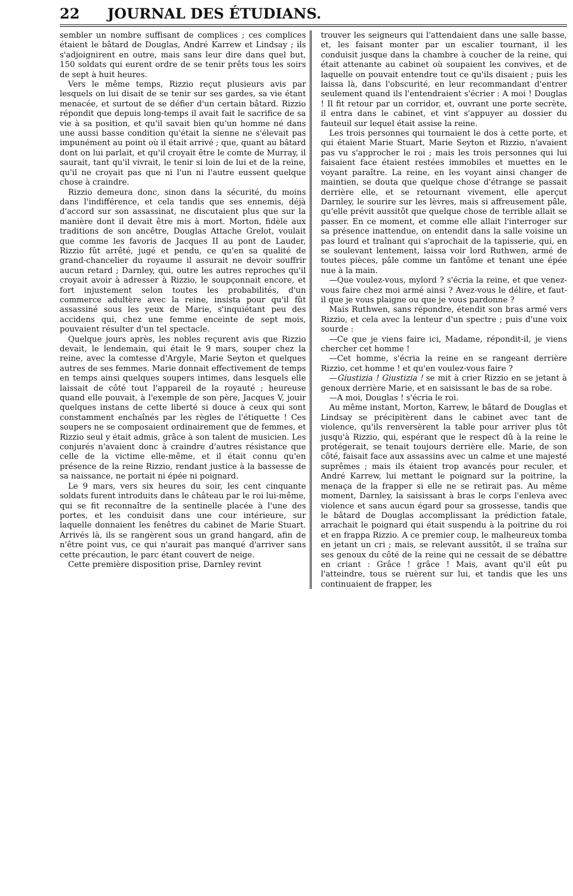22 JOURNAL DES ÉTUDIANS.
sembler un nombre suffisant de complices ; ces complices étaient le bâtard de Douglas, André Karrew et Lindsay ; ils s'adjoignirent en outre, mais sans leur dire dans quel but, 150 soldats qui eurent ordre de se tenir prêts tous les soirs de sept à huit heures.
Vers le même temps, Rizzio reçut plusieurs avis par lesquels on lui disait de se tenir sur ses gardes, sa vie étant menacée, et surtout de se défier d'un certain bâtard. Rizzio répondit que depuis long-temps il avait fait le sacrifice de sa vie à sa position, et qu'il savait bien qu'un homme né dans une aussi basse condition qu'était la sienne ne s'élevait pas impunément au point où il était arrivé ; que, quant au bâtard dont on lui parlait, et qu'il croyait être le comte de Murray, il saurait, tant qu'il vivrait, le tenir si loin de lui et de la reine, qu'il ne croyait pas que ni l'un ni l'autre eussent quelque chose à craindre.
Rizzio demeura donc, sinon dans la sécurité, du moins dans l'indifférence, et cela tandis que ses ennemis, déjà d'accord sur son assassinat, ne discutaient plus que sur la manière dont il devait être mis à mort. Morton, fidèle aux traditions de son ancêtre, Douglas Attache Grelot, voulait que comme les favoris de Jacques II au pont de Lauder, Rizzio fût arrêté, jugé et pendu, ce qu'en sa qualité de grand-chancelier du royaume il assurait ne devoir souffrir aucun retard ; Darnley, qui, outre les autres reproches qu'il croyait avoir à adresser à Rizzio, le soupçonnait encore, et fort injustement selon toutes les probabilités, d'un commerce adultère avec la reine, insista pour qu'il fût assassiné sous les yeux de Marie, s'inquiétant peu des accidens qui, chez une femme enceinte de sept mois, pouvaient résulter d'un tel spectacle.
Quelque jours après, les nobles reçurent avis que Rizzio devait, le lendemain, qui était le 9 mars, souper chez la reine, avec la comtesse d'Argyle, Marie Seyton et quelques autres de ses femmes. Marie donnait effectivement de temps en temps ainsi quelques soupers intimes, dans lesquels elle laissait de côté tout l'appareil de la royauté ; heureuse quand elle pouvait, à l'exemple de son père, Jacques V, jouir quelques instans de cette liberté si douce à ceux qui sont constamment enchaînés par les règles de l'étiquette ! Ces soupers ne se composaient ordinairement que de femmes, et Rizzio seul y était admis, grâce à son talent de musicien. Les conjurés n'avaient donc à craindre d'autres résistance que celle de la victime elle-même, et il était connu qu'en présence de la reine Rizzio, rendant justice à la bassesse de sa naissance, ne portait ni épée ni poignard.
Le 9 mars, vers six heures du soir, les cent cinquante soldats furent introduits dans le château par le roi lui-même, qui se fit reconnaître de la sentinelle placée à l'une des portes, et les conduisit dans une cour intérieure, sur laquelle donnaient les fenêtres du cabinet de Marie Stuart. Arrivés là, ils se rangèrent sous un grand hangard, afin de n'être point vus, ce qui n'aurait pas manqué d'arriver sans cette précaution, le parc étant couvert de neige.
Cette première disposition prise, Darnley revint
trouver les seigneurs qui l'attendaient dans une salle basse, et, les faisant monter par un escalier tournant, il les conduisit jusque dans la chambre à coucher de la reine, qui était attenante au cabinet où soupaient les convives, et de laquelle on pouvait entendre tout ce qu'ils disaient ; puis les laissa là, dans l'obscurité, en leur recommandant d'entrer seulement quand ils l'entendraient s'écrier : A moi ! Douglas ! Il fit retour par un corridor, et, ouvrant une porte secrète, il entra dans le cabinet, et vint s'appuyer au dossier du fauteuil sur lequel était assise la reine.
Les trois personnes qui tournaient le dos à cette porte, et qui étaient Marie Stuart, Marie Seyton et Rizzio, n'avaient pas vu s'approcher le roi ; mais les trois personnes qui lui faisaient face étaient restées immobiles et muettes en le voyant paraître. La reine, en les voyant ainsi changer de maintien, se douta que quelque chose d'étrange se passait derrière elle, et se retournant vivement, elle aperçut Darnley, le sourire sur les lèvres, mais si affreusement pâle, qu'elle prévit aussitôt que quelque chose de terrible allait se passer. En ce moment, et comme elle allait l'interroger sur sa présence inattendue, on entendit dans la salle voisine un pas lourd et traînant qui s'aprochait de la tapisserie, qui, en se soulevant lentement, laissa voir lord Ruthwen, armé de toutes pièces, pâle comme un fantôme et tenant une épée nue à la main.
—Que voulez-vous, mylord ? s'écria la reine, et que venez-vous faire chez moi armé ainsi ? Avez-vous le délire, et faut-il que je vous plaigne ou que je vous pardonne ?
Mais Ruthwen, sans répondre, étendit son bras armé vers Rizzio, et cela avec la lenteur d'un spectre ; puis d'une voix sourde :
—Ce que je viens faire ici, Madame, répondit-il, je viens chercher cet homme !
—Cet homme, s'écria la reine en se rangeant derrière Rizzio, cet homme ! et qu'en voulez-vous faire ?
—Giustizia ! Giustizia ! se mit à crier Rizzio en se jetant à genoux derrière Marie, et en saisissant le bas de sa robe.
—A moi, Douglas ! s'écria le roi.
Au même instant, Morton, Karrew, le bâtard de Douglas et Lindsay se précipitèrent dans le cabinet avec tant de violence, qu'ils renversèrent la table pour arriver plus tôt jusqu'à Rizzio, qui, espérant que le respect dû à la reine le protégerait, se tenait toujours derrière elle. Marie, de son côté, faisait face aux assassins avec un calme et une majesté suprêmes ; mais ils étaient trop avancés pour reculer, et André Karrew, lui mettant le poignard sur la poitrine, la menaça de la frapper si elle ne se retirait pas. Au même moment, Darnley, la saisissant à bras le corps l'enleva avec violence et sans aucun égard pour sa grossesse, tandis que le bâtard de Douglas accomplissant la prédiction fatale, arrachait le poignard qui était suspendu à la poitrine du roi et en frappa Rizzio. A ce premier coup, le malheureux tomba en jetant un cri ; mais, se relevant aussitôt, il se traîna sur ses genoux du côté de la reine qui ne cessait de se débattre en criant : Grâce ! grâce ! Mais, avant qu'il eût pu l'atteindre, tous se ruèrent sur lui, et tandis que les uns continuaient de frapper, les